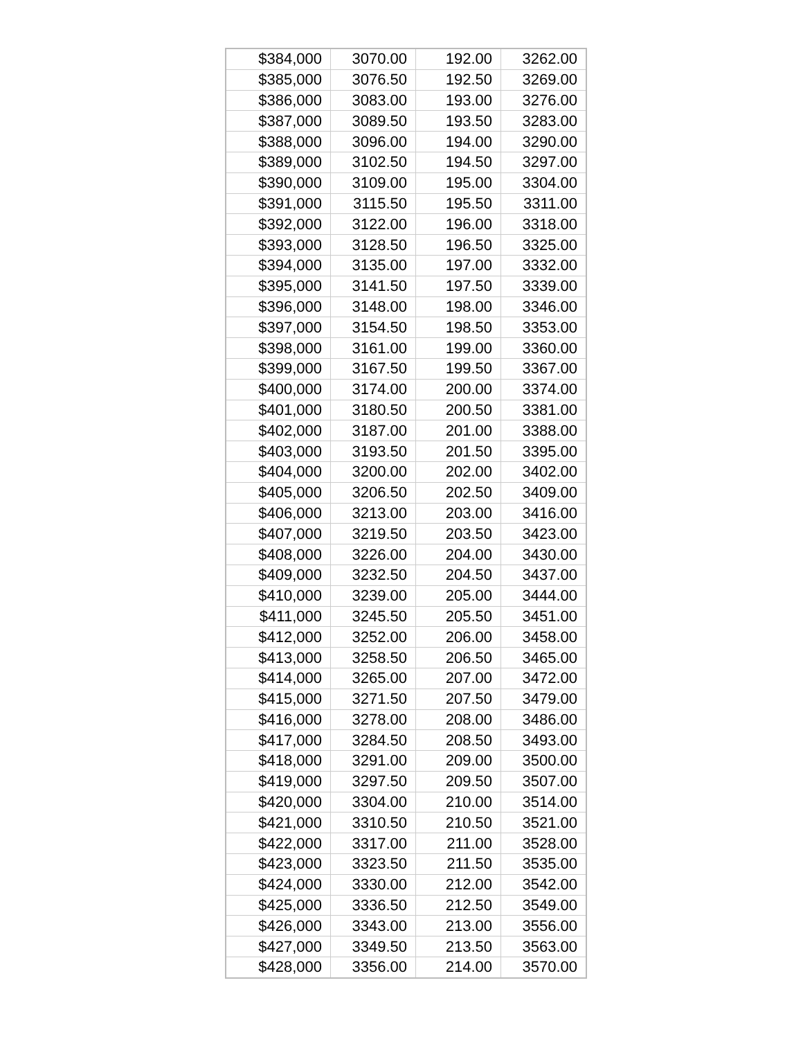| $384,000 | 3070.00 | 192.00 | 3262.00 |
| $385,000 | 3076.50 | 192.50 | 3269.00 |
| $386,000 | 3083.00 | 193.00 | 3276.00 |
| $387,000 | 3089.50 | 193.50 | 3283.00 |
| $388,000 | 3096.00 | 194.00 | 3290.00 |
| $389,000 | 3102.50 | 194.50 | 3297.00 |
| $390,000 | 3109.00 | 195.00 | 3304.00 |
| $391,000 | 3115.50 | 195.50 | 3311.00 |
| $392,000 | 3122.00 | 196.00 | 3318.00 |
| $393,000 | 3128.50 | 196.50 | 3325.00 |
| $394,000 | 3135.00 | 197.00 | 3332.00 |
| $395,000 | 3141.50 | 197.50 | 3339.00 |
| $396,000 | 3148.00 | 198.00 | 3346.00 |
| $397,000 | 3154.50 | 198.50 | 3353.00 |
| $398,000 | 3161.00 | 199.00 | 3360.00 |
| $399,000 | 3167.50 | 199.50 | 3367.00 |
| $400,000 | 3174.00 | 200.00 | 3374.00 |
| $401,000 | 3180.50 | 200.50 | 3381.00 |
| $402,000 | 3187.00 | 201.00 | 3388.00 |
| $403,000 | 3193.50 | 201.50 | 3395.00 |
| $404,000 | 3200.00 | 202.00 | 3402.00 |
| $405,000 | 3206.50 | 202.50 | 3409.00 |
| $406,000 | 3213.00 | 203.00 | 3416.00 |
| $407,000 | 3219.50 | 203.50 | 3423.00 |
| $408,000 | 3226.00 | 204.00 | 3430.00 |
| $409,000 | 3232.50 | 204.50 | 3437.00 |
| $410,000 | 3239.00 | 205.00 | 3444.00 |
| $411,000 | 3245.50 | 205.50 | 3451.00 |
| $412,000 | 3252.00 | 206.00 | 3458.00 |
| $413,000 | 3258.50 | 206.50 | 3465.00 |
| $414,000 | 3265.00 | 207.00 | 3472.00 |
| $415,000 | 3271.50 | 207.50 | 3479.00 |
| $416,000 | 3278.00 | 208.00 | 3486.00 |
| $417,000 | 3284.50 | 208.50 | 3493.00 |
| $418,000 | 3291.00 | 209.00 | 3500.00 |
| $419,000 | 3297.50 | 209.50 | 3507.00 |
| $420,000 | 3304.00 | 210.00 | 3514.00 |
| $421,000 | 3310.50 | 210.50 | 3521.00 |
| $422,000 | 3317.00 | 211.00 | 3528.00 |
| $423,000 | 3323.50 | 211.50 | 3535.00 |
| $424,000 | 3330.00 | 212.00 | 3542.00 |
| $425,000 | 3336.50 | 212.50 | 3549.00 |
| $426,000 | 3343.00 | 213.00 | 3556.00 |
| $427,000 | 3349.50 | 213.50 | 3563.00 |
| $428,000 | 3356.00 | 214.00 | 3570.00 |